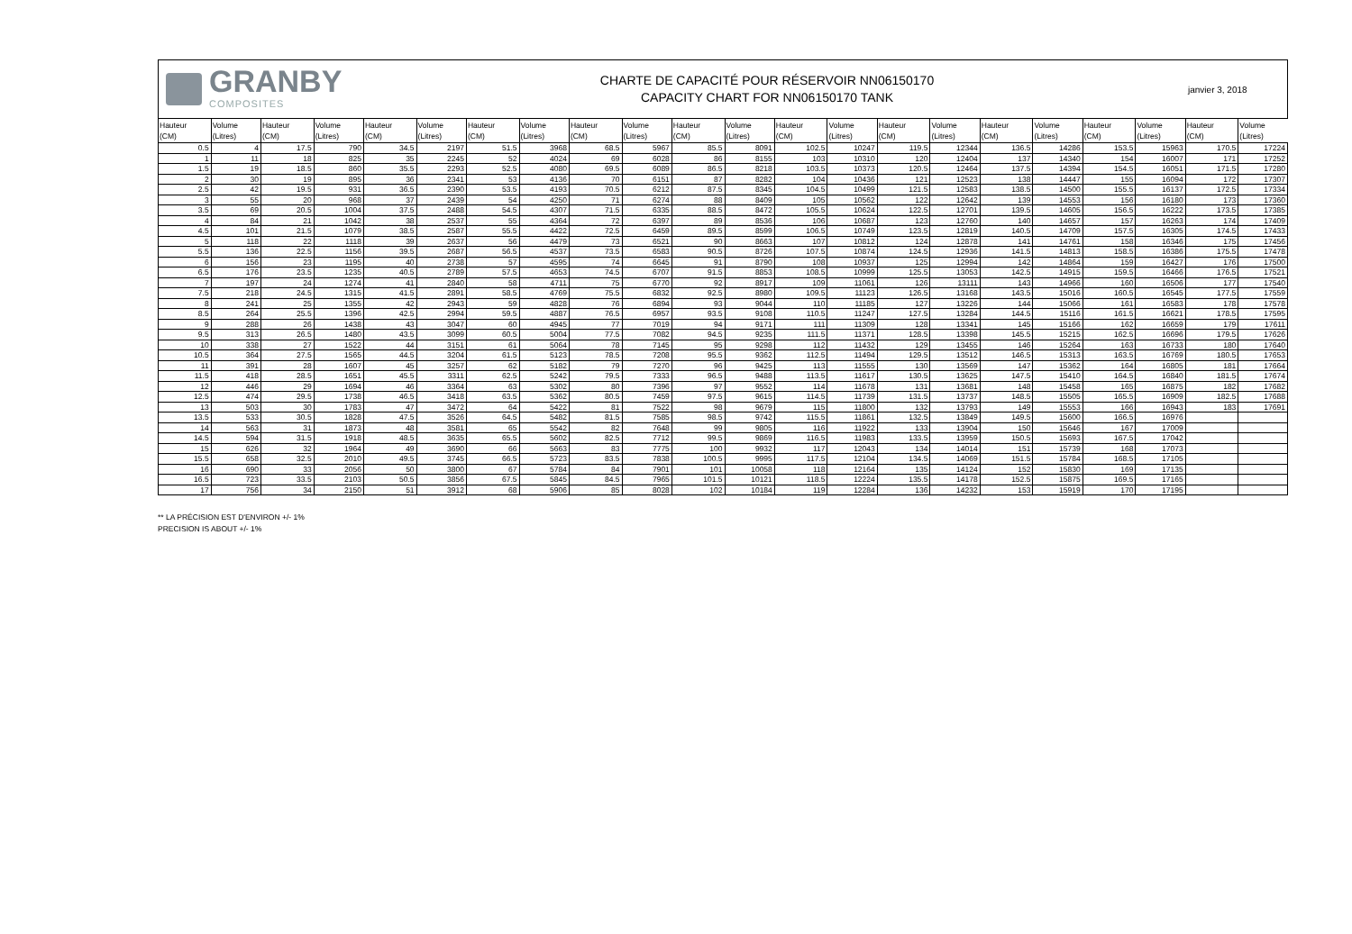GRANBY
COMPOSITES
CHARTE DE CAPACITÉ POUR RÉSERVOIR NN06150170
CAPACITY CHART FOR NN06150170 TANK
janvier 3, 2018
| Hauteur (CM) | Volume (Litres) | Hauteur (CM) | Volume (Litres) | Hauteur (CM) | Volume (Litres) | Hauteur (CM) | Volume (Litres) | Hauteur (CM) | Volume (Litres) | Hauteur (CM) | Volume (Litres) | Hauteur (CM) | Volume (Litres) | Hauteur (CM) | Volume (Litres) | Hauteur (CM) | Volume (Litres) | Hauteur (CM) | Volume (Litres) | Hauteur (CM) | Volume (Litres) |
| --- | --- | --- | --- | --- | --- | --- | --- | --- | --- | --- | --- | --- | --- | --- | --- | --- | --- | --- | --- | --- | --- |
| 0.5 | 4 | 17.5 | 790 | 34.5 | 2197 | 51.5 | 3968 | 68.5 | 5967 | 85.5 | 8091 | 102.5 | 10247 | 119.5 | 12344 | 136.5 | 14286 | 153.5 | 15963 | 170.5 | 17224 |
| 1 | 11 | 18 | 825 | 35 | 2245 | 52 | 4024 | 69 | 6028 | 86 | 8155 | 103 | 10310 | 120 | 12404 | 137 | 14340 | 154 | 16007 | 171 | 17252 |
| 1.5 | 19 | 18.5 | 860 | 35.5 | 2293 | 52.5 | 4080 | 69.5 | 6089 | 86.5 | 8218 | 103.5 | 10373 | 120.5 | 12464 | 137.5 | 14394 | 154.5 | 16051 | 171.5 | 17280 |
| 2 | 30 | 19 | 895 | 36 | 2341 | 53 | 4136 | 70 | 6151 | 87 | 8282 | 104 | 10436 | 121 | 12523 | 138 | 14447 | 155 | 16094 | 172 | 17307 |
| 2.5 | 42 | 19.5 | 931 | 36.5 | 2390 | 53.5 | 4193 | 70.5 | 6212 | 87.5 | 8345 | 104.5 | 10499 | 121.5 | 12583 | 138.5 | 14500 | 155.5 | 16137 | 172.5 | 17334 |
| 3 | 55 | 20 | 968 | 37 | 2439 | 54 | 4250 | 71 | 6274 | 88 | 8409 | 105 | 10562 | 122 | 12642 | 139 | 14553 | 156 | 16180 | 173 | 17360 |
| 3.5 | 69 | 20.5 | 1004 | 37.5 | 2488 | 54.5 | 4307 | 71.5 | 6335 | 88.5 | 8472 | 105.5 | 10624 | 122.5 | 12701 | 139.5 | 14605 | 156.5 | 16222 | 173.5 | 17385 |
| 4 | 84 | 21 | 1042 | 38 | 2537 | 55 | 4364 | 72 | 6397 | 89 | 8536 | 106 | 10687 | 123 | 12760 | 140 | 14657 | 157 | 16263 | 174 | 17409 |
| 4.5 | 101 | 21.5 | 1079 | 38.5 | 2587 | 55.5 | 4422 | 72.5 | 6459 | 89.5 | 8599 | 106.5 | 10749 | 123.5 | 12819 | 140.5 | 14709 | 157.5 | 16305 | 174.5 | 17433 |
| 5 | 118 | 22 | 1118 | 39 | 2637 | 56 | 4479 | 73 | 6521 | 90 | 8663 | 107 | 10812 | 124 | 12878 | 141 | 14761 | 158 | 16346 | 175 | 17456 |
| 5.5 | 136 | 22.5 | 1156 | 39.5 | 2687 | 56.5 | 4537 | 73.5 | 6583 | 90.5 | 8726 | 107.5 | 10874 | 124.5 | 12936 | 141.5 | 14813 | 158.5 | 16386 | 175.5 | 17478 |
| 6 | 156 | 23 | 1195 | 40 | 2738 | 57 | 4595 | 74 | 6645 | 91 | 8790 | 108 | 10937 | 125 | 12994 | 142 | 14864 | 159 | 16427 | 176 | 17500 |
| 6.5 | 176 | 23.5 | 1235 | 40.5 | 2789 | 57.5 | 4653 | 74.5 | 6707 | 91.5 | 8853 | 108.5 | 10999 | 125.5 | 13053 | 142.5 | 14915 | 159.5 | 16466 | 176.5 | 17521 |
| 7 | 197 | 24 | 1274 | 41 | 2840 | 58 | 4711 | 75 | 6770 | 92 | 8917 | 109 | 11061 | 126 | 13111 | 143 | 14966 | 160 | 16506 | 177 | 17540 |
| 7.5 | 218 | 24.5 | 1315 | 41.5 | 2891 | 58.5 | 4769 | 75.5 | 6832 | 92.5 | 8980 | 109.5 | 11123 | 126.5 | 13168 | 143.5 | 15016 | 160.5 | 16545 | 177.5 | 17559 |
| 8 | 241 | 25 | 1355 | 42 | 2943 | 59 | 4828 | 76 | 6894 | 93 | 9044 | 110 | 11185 | 127 | 13226 | 144 | 15066 | 161 | 16583 | 178 | 17578 |
| 8.5 | 264 | 25.5 | 1396 | 42.5 | 2994 | 59.5 | 4887 | 76.5 | 6957 | 93.5 | 9108 | 110.5 | 11247 | 127.5 | 13284 | 144.5 | 15116 | 161.5 | 16621 | 178.5 | 17595 |
| 9 | 288 | 26 | 1438 | 43 | 3047 | 60 | 4945 | 77 | 7019 | 94 | 9171 | 111 | 11309 | 128 | 13341 | 145 | 15166 | 162 | 16659 | 179 | 17611 |
| 9.5 | 313 | 26.5 | 1480 | 43.5 | 3099 | 60.5 | 5004 | 77.5 | 7082 | 94.5 | 9235 | 111.5 | 11371 | 128.5 | 13398 | 145.5 | 15215 | 162.5 | 16696 | 179.5 | 17626 |
| 10 | 338 | 27 | 1522 | 44 | 3151 | 61 | 5064 | 78 | 7145 | 95 | 9298 | 112 | 11432 | 129 | 13455 | 146 | 15264 | 163 | 16733 | 180 | 17640 |
| 10.5 | 364 | 27.5 | 1565 | 44.5 | 3204 | 61.5 | 5123 | 78.5 | 7208 | 95.5 | 9362 | 112.5 | 11494 | 129.5 | 13512 | 146.5 | 15313 | 163.5 | 16769 | 180.5 | 17653 |
| 11 | 391 | 28 | 1607 | 45 | 3257 | 62 | 5182 | 79 | 7270 | 96 | 9425 | 113 | 11555 | 130 | 13569 | 147 | 15362 | 164 | 16805 | 181 | 17664 |
| 11.5 | 418 | 28.5 | 1651 | 45.5 | 3311 | 62.5 | 5242 | 79.5 | 7333 | 96.5 | 9488 | 113.5 | 11617 | 130.5 | 13625 | 147.5 | 15410 | 164.5 | 16840 | 181.5 | 17674 |
| 12 | 446 | 29 | 1694 | 46 | 3364 | 63 | 5302 | 80 | 7396 | 97 | 9552 | 114 | 11678 | 131 | 13681 | 148 | 15458 | 165 | 16875 | 182 | 17682 |
| 12.5 | 474 | 29.5 | 1738 | 46.5 | 3418 | 63.5 | 5362 | 80.5 | 7459 | 97.5 | 9615 | 114.5 | 11739 | 131.5 | 13737 | 148.5 | 15505 | 165.5 | 16909 | 182.5 | 17688 |
| 13 | 503 | 30 | 1783 | 47 | 3472 | 64 | 5422 | 81 | 7522 | 98 | 9679 | 115 | 11800 | 132 | 13793 | 149 | 15553 | 166 | 16943 | 183 | 17691 |
| 13.5 | 533 | 30.5 | 1828 | 47.5 | 3526 | 64.5 | 5482 | 81.5 | 7585 | 98.5 | 9742 | 115.5 | 11861 | 132.5 | 13849 | 149.5 | 15600 | 166.5 | 16976 | | |
| 14 | 563 | 31 | 1873 | 48 | 3581 | 65 | 5542 | 82 | 7648 | 99 | 9805 | 116 | 11922 | 133 | 13904 | 150 | 15646 | 167 | 17009 | | |
| 14.5 | 594 | 31.5 | 1918 | 48.5 | 3635 | 65.5 | 5602 | 82.5 | 7712 | 99.5 | 9869 | 116.5 | 11983 | 133.5 | 13959 | 150.5 | 15693 | 167.5 | 17042 | | |
| 15 | 626 | 32 | 1964 | 49 | 3690 | 66 | 5663 | 83 | 7775 | 100 | 9932 | 117 | 12043 | 134 | 14014 | 151 | 15739 | 168 | 17073 | | |
| 15.5 | 658 | 32.5 | 2010 | 49.5 | 3745 | 66.5 | 5723 | 83.5 | 7838 | 100.5 | 9995 | 117.5 | 12104 | 134.5 | 14069 | 151.5 | 15784 | 168.5 | 17105 | | |
| 16 | 690 | 33 | 2056 | 50 | 3800 | 67 | 5784 | 84 | 7901 | 101 | 10058 | 118 | 12164 | 135 | 14124 | 152 | 15830 | 169 | 17135 | | |
| 16.5 | 723 | 33.5 | 2103 | 50.5 | 3856 | 67.5 | 5845 | 84.5 | 7965 | 101.5 | 10121 | 118.5 | 12224 | 135.5 | 14178 | 152.5 | 15875 | 169.5 | 17165 | | |
| 17 | 756 | 34 | 2150 | 51 | 3912 | 68 | 5906 | 85 | 8028 | 102 | 10184 | 119 | 12284 | 136 | 14232 | 153 | 15919 | 170 | 17195 | | |
** LA PRÉCISION EST D'ENVIRON +/- 1%
PRECISION IS ABOUT +/- 1%